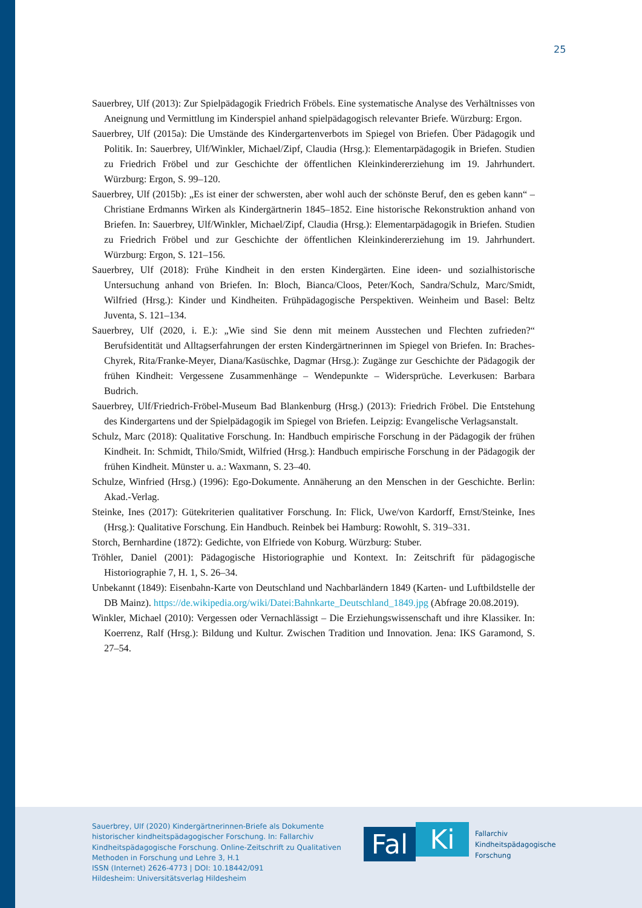25
Sauerbrey, Ulf (2013): Zur Spielpädagogik Friedrich Fröbels. Eine systematische Analyse des Verhältnisses von Aneignung und Vermittlung im Kinderspiel anhand spielpädagogisch relevanter Briefe. Würzburg: Ergon.
Sauerbrey, Ulf (2015a): Die Umstände des Kindergartenverbots im Spiegel von Briefen. Über Pädagogik und Politik. In: Sauerbrey, Ulf/Winkler, Michael/Zipf, Claudia (Hrsg.): Elementarpädagogik in Briefen. Studien zu Friedrich Fröbel und zur Geschichte der öffentlichen Kleinkindererziehung im 19. Jahrhundert. Würzburg: Ergon, S. 99–120.
Sauerbrey, Ulf (2015b): „Es ist einer der schwersten, aber wohl auch der schönste Beruf, den es geben kann“ – Christiane Erdmanns Wirken als Kindergärtnerin 1845–1852. Eine historische Rekonstruktion anhand von Briefen. In: Sauerbrey, Ulf/Winkler, Michael/Zipf, Claudia (Hrsg.): Elementarpädagogik in Briefen. Studien zu Friedrich Fröbel und zur Geschichte der öffentlichen Kleinkindererziehung im 19. Jahrhundert. Würzburg: Ergon, S. 121–156.
Sauerbrey, Ulf (2018): Frühe Kindheit in den ersten Kindergärten. Eine ideen- und sozialhistorische Untersuchung anhand von Briefen. In: Bloch, Bianca/Cloos, Peter/Koch, Sandra/Schulz, Marc/Smidt, Wilfried (Hrsg.): Kinder und Kindheiten. Frühpädagogische Perspektiven. Weinheim und Basel: Beltz Juventa, S. 121–134.
Sauerbrey, Ulf (2020, i. E.): „Wie sind Sie denn mit meinem Ausstechen und Flechten zufrieden?“ Berufsidentität und Alltagserfahrungen der ersten Kindergärtnerinnen im Spiegel von Briefen. In: Braches-Chyrek, Rita/Franke-Meyer, Diana/Kasüschke, Dagmar (Hrsg.): Zugänge zur Geschichte der Pädagogik der frühen Kindheit: Vergessene Zusammenhänge – Wendepunkte – Widersprüche. Leverkusen: Barbara Budrich.
Sauerbrey, Ulf/Friedrich-Fröbel-Museum Bad Blankenburg (Hrsg.) (2013): Friedrich Fröbel. Die Entstehung des Kindergartens und der Spielpädagogik im Spiegel von Briefen. Leipzig: Evangelische Verlagsanstalt.
Schulz, Marc (2018): Qualitative Forschung. In: Handbuch empirische Forschung in der Pädagogik der frühen Kindheit. In: Schmidt, Thilo/Smidt, Wilfried (Hrsg.): Handbuch empirische Forschung in der Pädagogik der frühen Kindheit. Münster u. a.: Waxmann, S. 23–40.
Schulze, Winfried (Hrsg.) (1996): Ego-Dokumente. Annäherung an den Menschen in der Geschichte. Berlin: Akad.-Verlag.
Steinke, Ines (2017): Gütekriterien qualitativer Forschung. In: Flick, Uwe/von Kardorff, Ernst/Steinke, Ines (Hrsg.): Qualitative Forschung. Ein Handbuch. Reinbek bei Hamburg: Rowohlt, S. 319–331.
Storch, Bernhardine (1872): Gedichte, von Elfriede von Koburg. Würzburg: Stuber.
Tröhler, Daniel (2001): Pädagogische Historiographie und Kontext. In: Zeitschrift für pädagogische Historiographie 7, H. 1, S. 26–34.
Unbekannt (1849): Eisenbahn-Karte von Deutschland und Nachbarländern 1849 (Karten- und Luftbildstelle der DB Mainz). https://de.wikipedia.org/wiki/Datei:Bahnkarte_Deutschland_1849.jpg (Abfrage 20.08.2019).
Winkler, Michael (2010): Vergessen oder Vernachlässigt – Die Erziehungswissenschaft und ihre Klassiker. In: Koerrenz, Ralf (Hrsg.): Bildung und Kultur. Zwischen Tradition und Innovation. Jena: IKS Garamond, S. 27–54.
Sauerbrey, Ulf (2020) Kindergärtnerinnen-Briefe als Dokumente
historischer kindheitspädagogischer Forschung. In: Fallarchiv
Kindheitspädagogische Forschung. Online-Zeitschrift zu Qualitativen
Methoden in Forschung und Lehre 3, H.1
ISSN (Internet) 2626-4773 | DOI: 10.18442/091
Hildesheim: Universitätsverlag Hildesheim
Fal
Ki
Fallarchiv
Kindheitspädagogische
Forschung